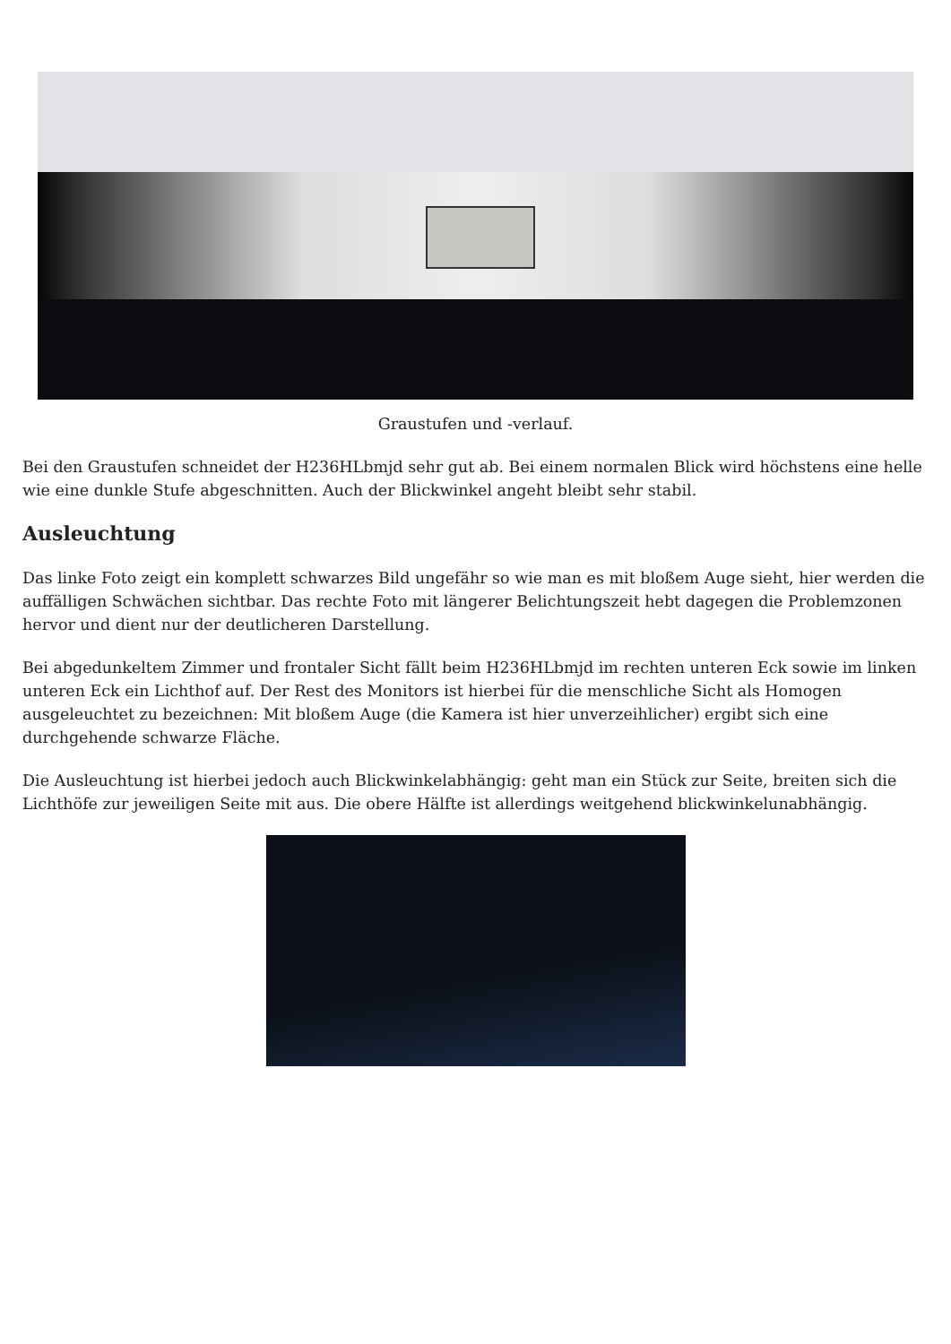Graustufen und -verlauf.
Bei den Graustufen schneidet der H236HLbmjd sehr gut ab. Bei einem normalen Blick wird höchstens eine helle wie eine dunkle Stufe abgeschnitten. Auch der Blickwinkel angeht bleibt sehr stabil.
Ausleuchtung
Das linke Foto zeigt ein komplett schwarzes Bild ungefähr so wie man es mit bloßem Auge sieht, hier werden die auffälligen Schwächen sichtbar. Das rechte Foto mit längerer Belichtungszeit hebt dagegen die Problemzonen hervor und dient nur der deutlicheren Darstellung.
Bei abgedunkeltem Zimmer und frontaler Sicht fällt beim H236HLbmjd im rechten unteren Eck sowie im linken unteren Eck ein Lichthof auf. Der Rest des Monitors ist hierbei für die menschliche Sicht als Homogen ausgeleuchtet zu bezeichnen: Mit bloßem Auge (die Kamera ist hier unverzeihlicher) ergibt sich eine durchgehende schwarze Fläche.
Die Ausleuchtung ist hierbei jedoch auch Blickwinkelabhängig: geht man ein Stück zur Seite, breiten sich die Lichthöfe zur jeweiligen Seite mit aus. Die obere Hälfte ist allerdings weitgehend blickwinkelunabhängig.